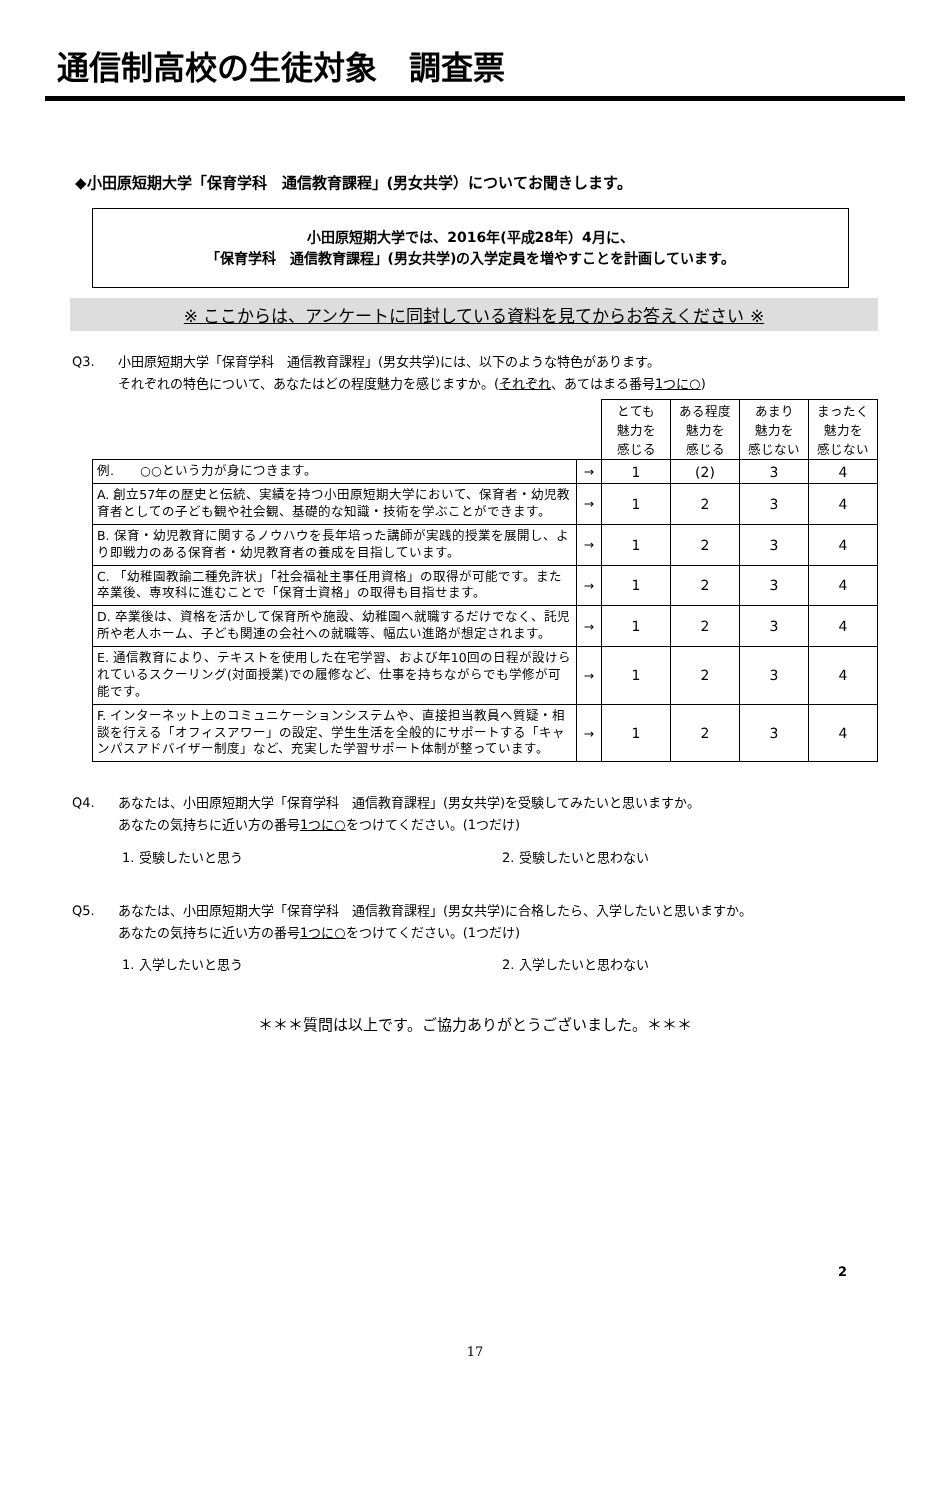通信制高校の生徒対象　調査票
◆小田原短期大学「保育学科　通信教育課程」(男女共学）についてお聞きします。
小田原短期大学では、2016年(平成28年）4月に、
「保育学科　通信教育課程」(男女共学)の入学定員を増やすことを計画しています。
※ ここからは、アンケートに同封している資料を見てからお答えください ※
Q3. 小田原短期大学「保育学科　通信教育課程」(男女共学)には、以下のような特色があります。
それぞれの特色について、あなたはどの程度魅力を感じますか。(それぞれ、あてはまる番号1つに○)
| | | とても 魅力を 感じる | ある程度 魅力を 感じる | あまり 魅力を 感じない | まったく 魅力を 感じない |
| --- | --- | --- | --- | --- | --- |
| 例. ○○という力が身につきます。 | → | 1 | (2) | 3 | 4 |
| A. 創立57年の歴史と伝統、実績を持つ小田原短期大学において、保育者・幼児教育者としての子ども観や社会観、基礎的な知識・技術を学ぶことができます。 | → | 1 | 2 | 3 | 4 |
| B. 保育・幼児教育に関するノウハウを長年培った講師が実践的授業を展開し、より即戦力のある保育者・幼児教育者の養成を目指しています。 | → | 1 | 2 | 3 | 4 |
| C. 「幼稚園教諭二種免許状」「社会福祉主事任用資格」の取得が可能です。また卒業後、専攻科に進むことで「保育士資格」の取得も目指せます。 | → | 1 | 2 | 3 | 4 |
| D. 卒業後は、資格を活かして保育所や施設、幼稚園へ就職するだけでなく、託児所や老人ホーム、子ども関連の会社への就職等、幅広い進路が想定されます。 | → | 1 | 2 | 3 | 4 |
| E. 通信教育により、テキストを使用した在宅学習、および年10回の日程が設けられているスクーリング(対面授業)での履修など、仕事を持ちながらでも学修が可能です。 | → | 1 | 2 | 3 | 4 |
| F. インターネット上のコミュニケーションシステムや、直接担当教員へ質疑・相談を行える「オフィスアワー」の設定、学生生活を全般的にサポートする「キャンパスアドバイザー制度」など、充実した学習サポート体制が整っています。 | → | 1 | 2 | 3 | 4 |
Q4. あなたは、小田原短期大学「保育学科　通信教育課程」(男女共学)を受験してみたいと思いますか。
あなたの気持ちに近い方の番号1つに○をつけてください。(1つだけ)
1. 受験したいと思う 2. 受験したいと思わない
Q5. あなたは、小田原短期大学「保育学科　通信教育課程」(男女共学)に合格したら、入学したいと思いますか。
あなたの気持ちに近い方の番号1つに○をつけてください。(1つだけ)
1. 入学したいと思う 2. 入学したいと思わない
＊＊＊質問は以上です。ご協力ありがとうございました。＊＊＊
2
17